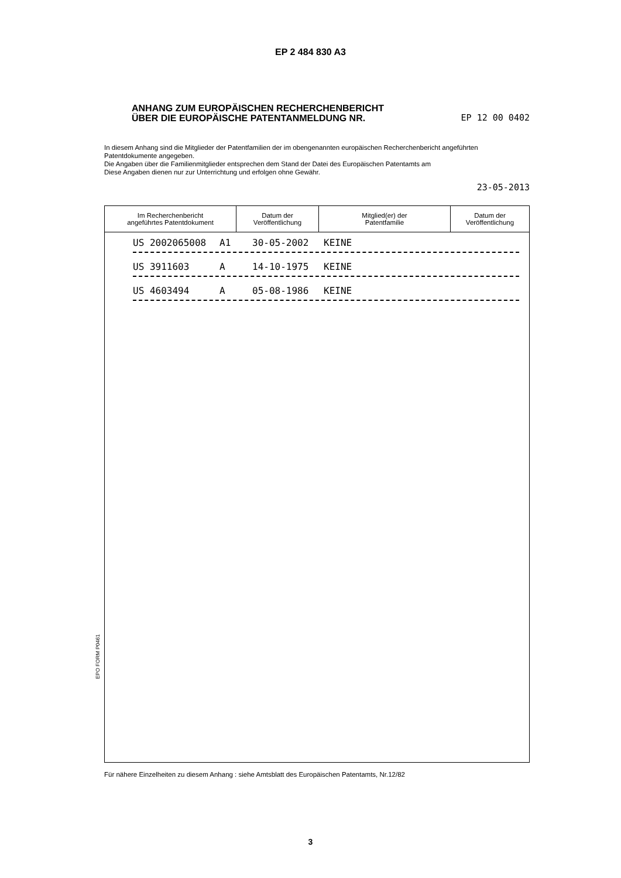EP 2 484 830 A3
ANHANG ZUM EUROPÄISCHEN RECHERCHENBERICHT
ÜBER DIE EUROPÄISCHE PATENTANMELDUNG NR. EP 12 00 0402
In diesem Anhang sind die Mitglieder der Patentfamilien der im obengenannten europäischen Recherchenbericht angeführten Patentdokumente angegeben.
Die Angaben über die Familienmitglieder entsprechen dem Stand der Datei des Europäischen Patentamts am
Diese Angaben dienen nur zur Unterrichtung und erfolgen ohne Gewähr.
23-05-2013
| Im Recherchenbericht angeführtes Patentdokument | Datum der Veröffentlichung | Mitglied(er) der Patentfamilie | Datum der Veröffentlichung |
| --- | --- | --- | --- |
| US 2002065008 A1 30-05-2002 KEINE US 3911603 A 14-10-1975 KEINE US 4603494 A 05-08-1986 KEINE | | | |
EPO FORM P0461
Für nähere Einzelheiten zu diesem Anhang : siehe Amtsblatt des Europäischen Patentamts, Nr.12/82
3